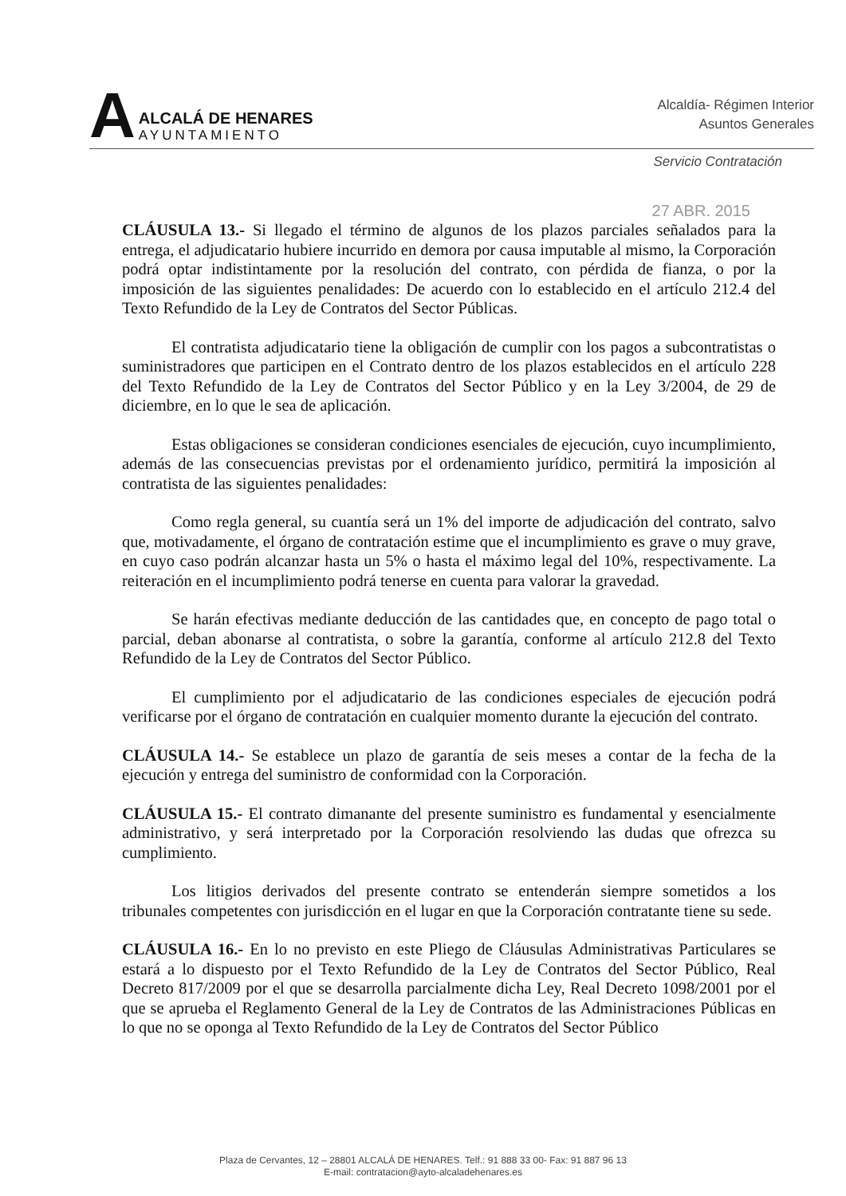A
ALCALÁ DE HENARES
AYUNTAMIENTO
Alcaldía- Régimen Interior
Asuntos Generales
Servicio Contratación
27 ABR. 2015
CLÁUSULA 13.- Si llegado el término de algunos de los plazos parciales señalados para la entrega, el adjudicatario hubiere incurrido en demora por causa imputable al mismo, la Corporación podrá optar indistintamente por la resolución del contrato, con pérdida de fianza, o por la imposición de las siguientes penalidades: De acuerdo con lo establecido en el artículo 212.4 del Texto Refundido de la Ley de Contratos del Sector Públicas.
El contratista adjudicatario tiene la obligación de cumplir con los pagos a subcontratistas o suministradores que participen en el Contrato dentro de los plazos establecidos en el artículo 228 del Texto Refundido de la Ley de Contratos del Sector Público y en la Ley 3/2004, de 29 de diciembre, en lo que le sea de aplicación.
Estas obligaciones se consideran condiciones esenciales de ejecución, cuyo incumplimiento, además de las consecuencias previstas por el ordenamiento jurídico, permitirá la imposición al contratista de las siguientes penalidades:
Como regla general, su cuantía será un 1% del importe de adjudicación del contrato, salvo que, motivadamente, el órgano de contratación estime que el incumplimiento es grave o muy grave, en cuyo caso podrán alcanzar hasta un 5% o hasta el máximo legal del 10%, respectivamente. La reiteración en el incumplimiento podrá tenerse en cuenta para valorar la gravedad.
Se harán efectivas mediante deducción de las cantidades que, en concepto de pago total o parcial, deban abonarse al contratista, o sobre la garantía, conforme al artículo 212.8 del Texto Refundido de la Ley de Contratos del Sector Público.
El cumplimiento por el adjudicatario de las condiciones especiales de ejecución podrá verificarse por el órgano de contratación en cualquier momento durante la ejecución del contrato.
CLÁUSULA 14.- Se establece un plazo de garantía de seis meses a contar de la fecha de la ejecución y entrega del suministro de conformidad con la Corporación.
CLÁUSULA 15.- El contrato dimanante del presente suministro es fundamental y esencialmente administrativo, y será interpretado por la Corporación resolviendo las dudas que ofrezca su cumplimiento.
Los litigios derivados del presente contrato se entenderán siempre sometidos a los tribunales competentes con jurisdicción en el lugar en que la Corporación contratante tiene su sede.
CLÁUSULA 16.- En lo no previsto en este Pliego de Cláusulas Administrativas Particulares se estará a lo dispuesto por el Texto Refundido de la Ley de Contratos del Sector Público, Real Decreto 817/2009 por el que se desarrolla parcialmente dicha Ley, Real Decreto 1098/2001 por el que se aprueba el Reglamento General de la Ley de Contratos de las Administraciones Públicas en lo que no se oponga al Texto Refundido de la Ley de Contratos del Sector Público
Plaza de Cervantes, 12 – 28801 ALCALÁ DE HENARES. Telf.: 91 888 33 00- Fax: 91 887 96 13
E-mail: contratacion@ayto-alcaladehenares.es